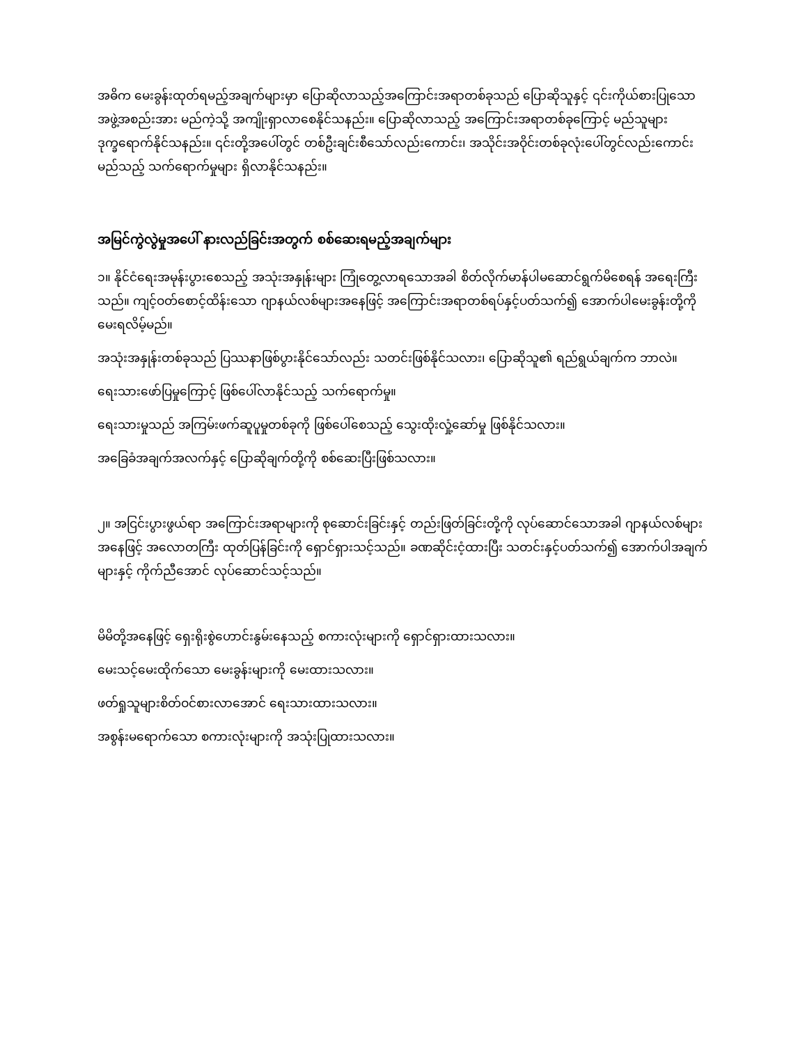အဓိက မေးခွန်းထုတ်ရမည့်အချက်များမှာ ပြောဆိုလာသည့်အကြောင်းအရာတစ်ခုသည် ပြောဆိုသူနှင့် ၎င်းကိုယ်စားပြုသော အဖွဲ့အစည်းအား မည်ကဲ့သို့ အကျိုးရှာလာစေနိုင်သနည်း။ ပြောဆိုလာသည့် အကြောင်းအရာတစ်ခုကြောင့် မည်သူများ ဒုက္ခရောက်နိုင်သနည်း။ ၎င်းတို့အပေါ်တွင် တစ်ဦးချင်းစီသော်လည်းကောင်း၊ အသိုင်းအဝိုင်းတစ်ခုလုံးပေါ်တွင်လည်းကောင်း မည်သည့် သက်ရောက်မှုများ ရှိလာနိုင်သနည်း။
အမြင်ကွဲလွဲမှုအပေါ် နားလည်ခြင်းအတွက် စစ်ဆေးရမည့်အချက်များ
၁။ နိုင်ငံရေးအမုန်းပွားစေသည့် အသုံးအနှုန်းများ ကြုံတွေ့လာရသောအခါ စိတ်လိုက်မာန်ပါမဆောင်ရွက်မိစေရန် အရေးကြီးသည်။ ကျင့်ဝတ်စောင့်ထိန်းသော ဂျာနယ်လစ်များအနေဖြင့် အကြောင်းအရာတစ်ရပ်နှင့်ပတ်သက်၍ အောက်ပါမေးခွန်းတို့ကို မေးရလိမ့်မည်။
အသုံးအနှုန်းတစ်ခုသည် ပြဿနာဖြစ်ပွားနိုင်သော်လည်း သတင်းဖြစ်နိုင်သလား၊ ပြောဆိုသူ၏ ရည်ရွယ်ချက်က ဘာလဲ။
ရေးသားဖော်ပြမှုကြောင့် ဖြစ်ပေါ်လာနိုင်သည့် သက်ရောက်မှု။
ရေးသားမှုသည် အကြမ်းဖက်ဆူပူမှုတစ်ခုကို ဖြစ်ပေါ်စေသည့် သွေးထိုးလှုံ့ဆော်မှု ဖြစ်နိုင်သလား။
အခြေခံအချက်အလက်နှင့် ပြောဆိုချက်တို့ကို စစ်ဆေးပြီးဖြစ်သလား။
၂။ အငြင်းပွားဖွယ်ရာ အကြောင်းအရာများကို စုဆောင်းခြင်းနှင့် တည်းဖြတ်ခြင်းတို့ကို လုပ်ဆောင်သောအခါ ဂျာနယ်လစ်များအနေဖြင့် အလောတကြီး ထုတ်ပြန်ခြင်းကို ရှောင်ရှားသင့်သည်။ ခဏဆိုင်းငံ့ထားပြီး သတင်းနှင့်ပတ်သက်၍ အောက်ပါအချက်များနှင့် ကိုက်ညီအောင် လုပ်ဆောင်သင့်သည်။
မိမိတို့အနေဖြင့် ရှေးရိုးစွဲဟောင်းနွမ်းနေသည့် စကားလုံးများကို ရှောင်ရှားထားသလား။
မေးသင့်မေးထိုက်သော မေးခွန်းများကို မေးထားသလား။
ဖတ်ရှုသူများစိတ်ဝင်စားလာအောင် ရေးသားထားသလား။
အစွန်းမရောက်သော စကားလုံးများကို အသုံးပြုထားသလား။